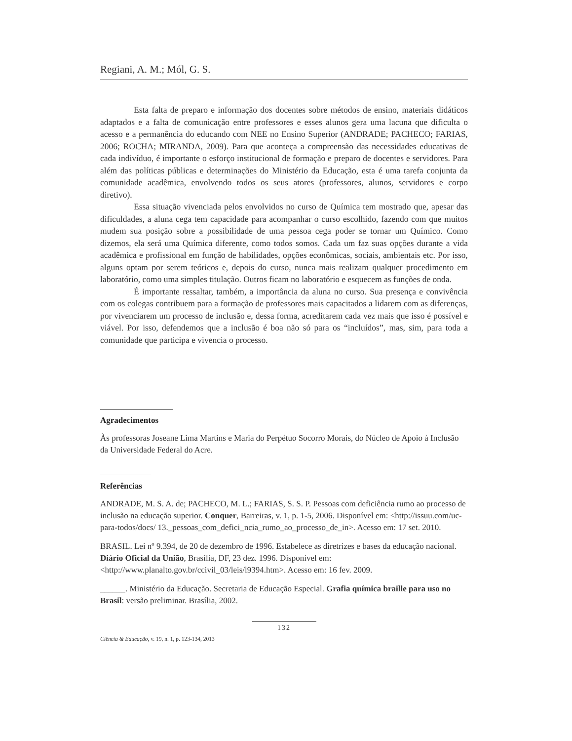Regiani, A. M.; Mól, G. S.
Esta falta de preparo e informação dos docentes sobre métodos de ensino, materiais didáticos adaptados e a falta de comunicação entre professores e esses alunos gera uma lacuna que dificulta o acesso e a permanência do educando com NEE no Ensino Superior (ANDRADE; PACHECO; FARIAS, 2006; ROCHA; MIRANDA, 2009). Para que aconteça a compreensão das necessidades educativas de cada indivíduo, é importante o esforço institucional de formação e preparo de docentes e servidores. Para além das políticas públicas e determinações do Ministério da Educação, esta é uma tarefa conjunta da comunidade acadêmica, envolvendo todos os seus atores (professores, alunos, servidores e corpo diretivo).
Essa situação vivenciada pelos envolvidos no curso de Química tem mostrado que, apesar das dificuldades, a aluna cega tem capacidade para acompanhar o curso escolhido, fazendo com que muitos mudem sua posição sobre a possibilidade de uma pessoa cega poder se tornar um Químico. Como dizemos, ela será uma Química diferente, como todos somos. Cada um faz suas opções durante a vida acadêmica e profissional em função de habilidades, opções econômicas, sociais, ambientais etc. Por isso, alguns optam por serem teóricos e, depois do curso, nunca mais realizam qualquer procedimento em laboratório, como uma simples titulação. Outros ficam no laboratório e esquecem as funções de onda.
É importante ressaltar, também, a importância da aluna no curso. Sua presença e convivência com os colegas contribuem para a formação de professores mais capacitados a lidarem com as diferenças, por vivenciarem um processo de inclusão e, dessa forma, acreditarem cada vez mais que isso é possível e viável. Por isso, defendemos que a inclusão é boa não só para os “incluídos”, mas, sim, para toda a comunidade que participa e vivencia o processo.
Agradecimentos
Às professoras Joseane Lima Martins e Maria do Perpétuo Socorro Morais, do Núcleo de Apoio à Inclusão da Universidade Federal do Acre.
Referências
ANDRADE, M. S. A. de; PACHECO, M. L.; FARIAS, S. S. P. Pessoas com deficiência rumo ao processo de inclusão na educação superior. Conquer, Barreiras, v. 1, p. 1-5, 2006. Disponível em: <http://issuu.com/uc-para-todos/docs/ 13._pessoas_com_defici_ncia_rumo_ao_processo_de_in>. Acesso em: 17 set. 2010.
BRASIL. Lei nº 9.394, de 20 de dezembro de 1996. Estabelece as diretrizes e bases da educação nacional. Diário Oficial da União, Brasília, DF, 23 dez. 1996. Disponível em: <http://www.planalto.gov.br/ccivil_03/leis/l9394.htm>. Acesso em: 16 fev. 2009.
______. Ministério da Educação. Secretaria de Educação Especial. Grafia química braille para uso no Brasil: versão preliminar. Brasília, 2002.
132
Ciência & Educação, v. 19, n. 1, p. 123-134, 2013